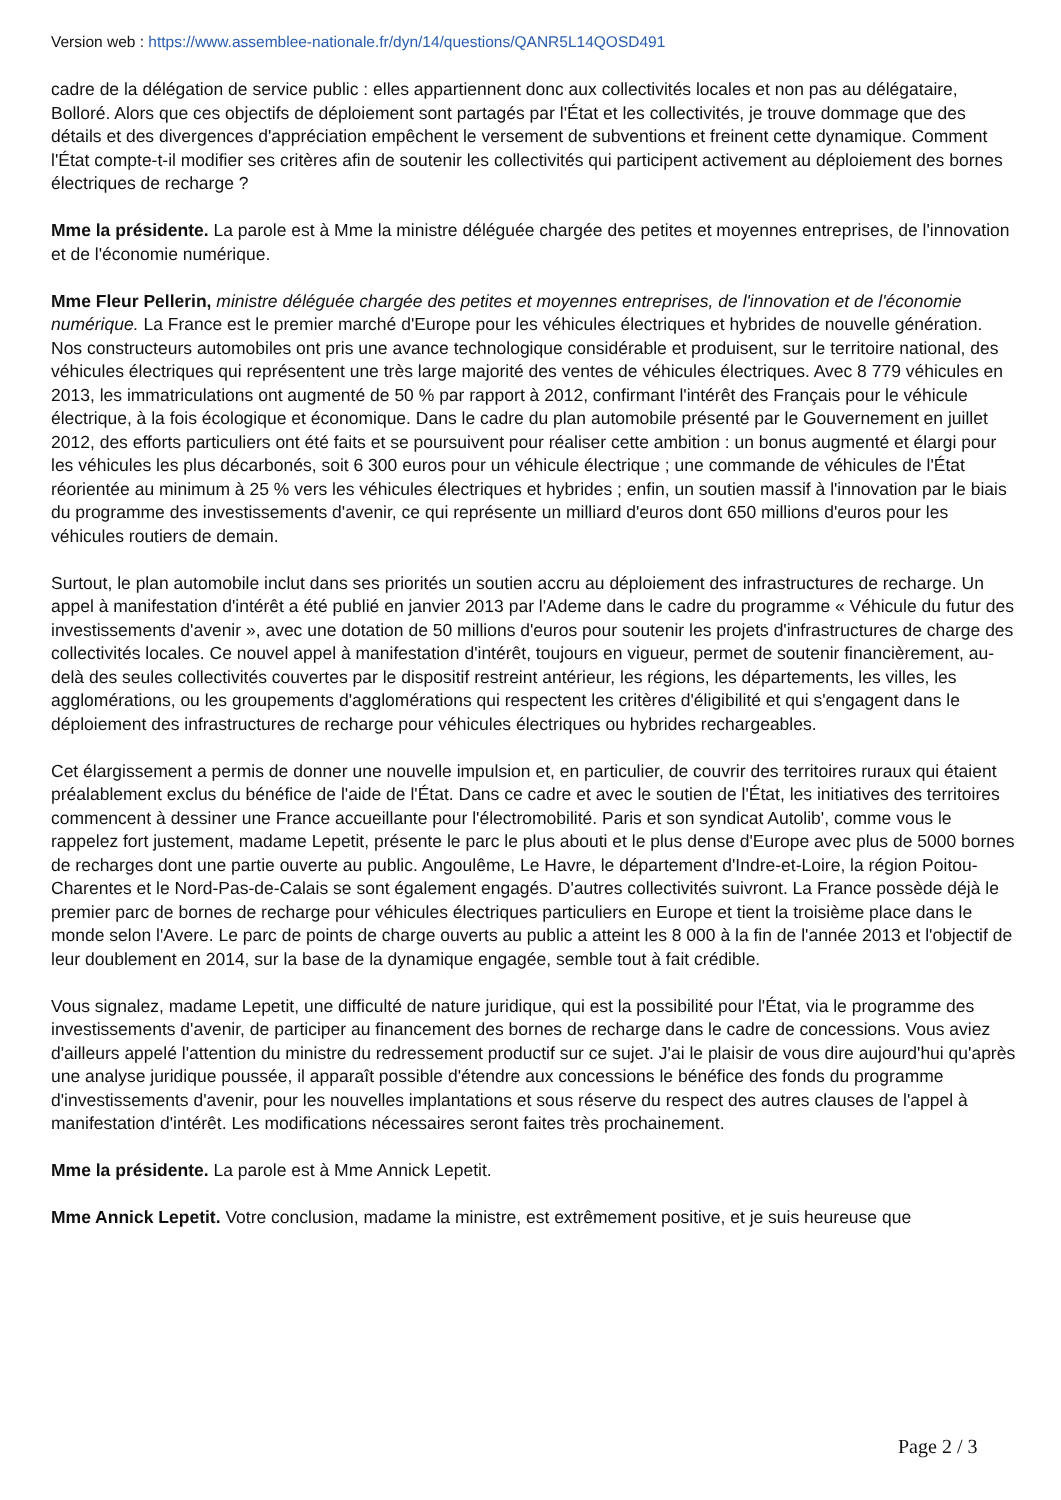Version web : https://www.assemblee-nationale.fr/dyn/14/questions/QANR5L14QOSD491
cadre de la délégation de service public : elles appartiennent donc aux collectivités locales et non pas au délégataire, Bolloré. Alors que ces objectifs de déploiement sont partagés par l'État et les collectivités, je trouve dommage que des détails et des divergences d'appréciation empêchent le versement de subventions et freinent cette dynamique. Comment l'État compte-t-il modifier ses critères afin de soutenir les collectivités qui participent activement au déploiement des bornes électriques de recharge ?
Mme la présidente. La parole est à Mme la ministre déléguée chargée des petites et moyennes entreprises, de l'innovation et de l'économie numérique.
Mme Fleur Pellerin, ministre déléguée chargée des petites et moyennes entreprises, de l'innovation et de l'économie numérique. La France est le premier marché d'Europe pour les véhicules électriques et hybrides de nouvelle génération. Nos constructeurs automobiles ont pris une avance technologique considérable et produisent, sur le territoire national, des véhicules électriques qui représentent une très large majorité des ventes de véhicules électriques. Avec 8 779 véhicules en 2013, les immatriculations ont augmenté de 50 % par rapport à 2012, confirmant l'intérêt des Français pour le véhicule électrique, à la fois écologique et économique. Dans le cadre du plan automobile présenté par le Gouvernement en juillet 2012, des efforts particuliers ont été faits et se poursuivent pour réaliser cette ambition : un bonus augmenté et élargi pour les véhicules les plus décarbonés, soit 6 300 euros pour un véhicule électrique ; une commande de véhicules de l'État réorientée au minimum à 25 % vers les véhicules électriques et hybrides ; enfin, un soutien massif à l'innovation par le biais du programme des investissements d'avenir, ce qui représente un milliard d'euros dont 650 millions d'euros pour les véhicules routiers de demain.
Surtout, le plan automobile inclut dans ses priorités un soutien accru au déploiement des infrastructures de recharge. Un appel à manifestation d'intérêt a été publié en janvier 2013 par l'Ademe dans le cadre du programme « Véhicule du futur des investissements d'avenir », avec une dotation de 50 millions d'euros pour soutenir les projets d'infrastructures de charge des collectivités locales. Ce nouvel appel à manifestation d'intérêt, toujours en vigueur, permet de soutenir financièrement, au-delà des seules collectivités couvertes par le dispositif restreint antérieur, les régions, les départements, les villes, les agglomérations, ou les groupements d'agglomérations qui respectent les critères d'éligibilité et qui s'engagent dans le déploiement des infrastructures de recharge pour véhicules électriques ou hybrides rechargeables.
Cet élargissement a permis de donner une nouvelle impulsion et, en particulier, de couvrir des territoires ruraux qui étaient préalablement exclus du bénéfice de l'aide de l'État. Dans ce cadre et avec le soutien de l'État, les initiatives des territoires commencent à dessiner une France accueillante pour l'électromobilité. Paris et son syndicat Autolib', comme vous le rappelez fort justement, madame Lepetit, présente le parc le plus abouti et le plus dense d'Europe avec plus de 5000 bornes de recharges dont une partie ouverte au public. Angoulême, Le Havre, le département d'Indre-et-Loire, la région Poitou-Charentes et le Nord-Pas-de-Calais se sont également engagés. D'autres collectivités suivront. La France possède déjà le premier parc de bornes de recharge pour véhicules électriques particuliers en Europe et tient la troisième place dans le monde selon l'Avere. Le parc de points de charge ouverts au public a atteint les 8 000 à la fin de l'année 2013 et l'objectif de leur doublement en 2014, sur la base de la dynamique engagée, semble tout à fait crédible.
Vous signalez, madame Lepetit, une difficulté de nature juridique, qui est la possibilité pour l'État, via le programme des investissements d'avenir, de participer au financement des bornes de recharge dans le cadre de concessions. Vous aviez d'ailleurs appelé l'attention du ministre du redressement productif sur ce sujet. J'ai le plaisir de vous dire aujourd'hui qu'après une analyse juridique poussée, il apparaît possible d'étendre aux concessions le bénéfice des fonds du programme d'investissements d'avenir, pour les nouvelles implantations et sous réserve du respect des autres clauses de l'appel à manifestation d'intérêt. Les modifications nécessaires seront faites très prochainement.
Mme la présidente. La parole est à Mme Annick Lepetit.
Mme Annick Lepetit. Votre conclusion, madame la ministre, est extrêmement positive, et je suis heureuse que
Page 2 / 3